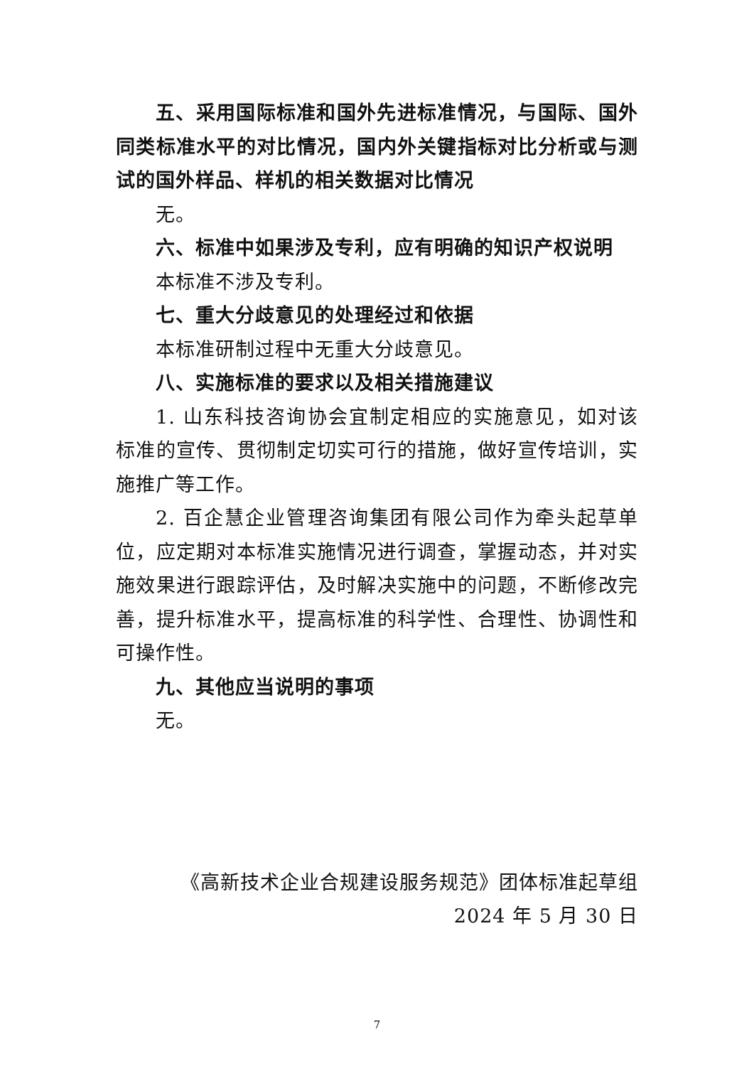五、采用国际标准和国外先进标准情况，与国际、国外同类标准水平的对比情况，国内外关键指标对比分析或与测试的国外样品、样机的相关数据对比情况
无。
六、标准中如果涉及专利，应有明确的知识产权说明
本标准不涉及专利。
七、重大分歧意见的处理经过和依据
本标准研制过程中无重大分歧意见。
八、实施标准的要求以及相关措施建议
1. 山东科技咨询协会宜制定相应的实施意见，如对该标准的宣传、贯彻制定切实可行的措施，做好宣传培训，实施推广等工作。
2. 百企慧企业管理咨询集团有限公司作为牵头起草单位，应定期对本标准实施情况进行调查，掌握动态，并对实施效果进行跟踪评估，及时解决实施中的问题，不断修改完善，提升标准水平，提高标准的科学性、合理性、协调性和可操作性。
九、其他应当说明的事项
无。
《高新技术企业合规建设服务规范》团体标准起草组
2024 年 5 月 30 日
7